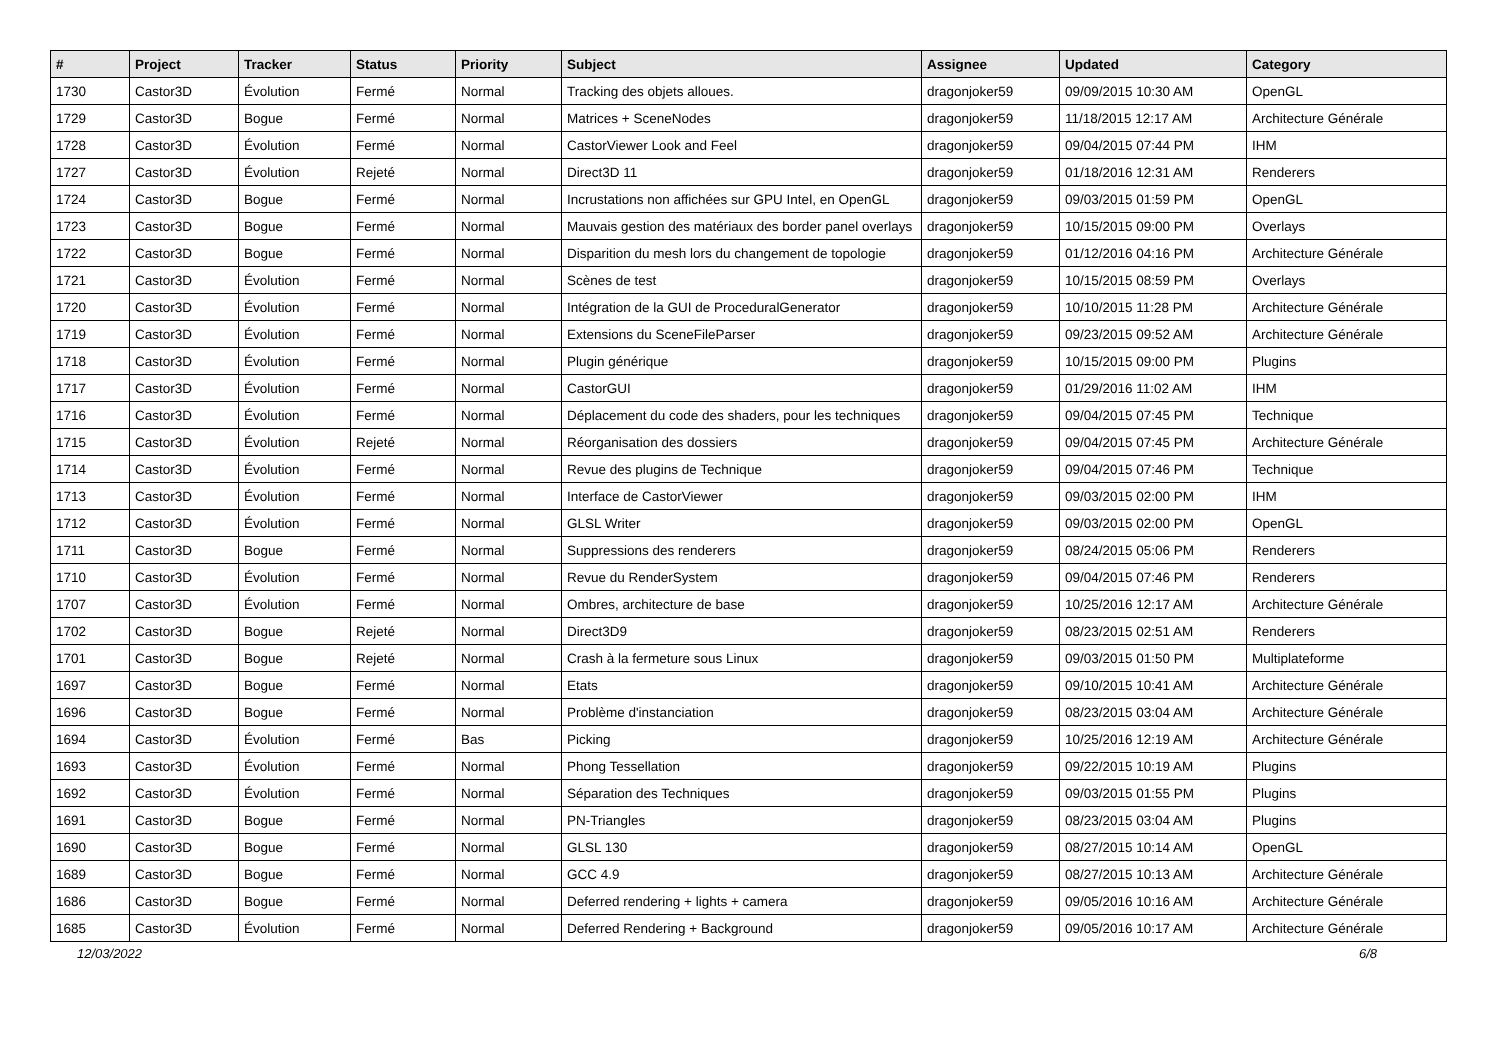| # | Project | Tracker | Status | Priority | Subject | Assignee | Updated | Category |
| --- | --- | --- | --- | --- | --- | --- | --- | --- |
| 1730 | Castor3D | Évolution | Fermé | Normal | Tracking des objets alloues. | dragonjoker59 | 09/09/2015 10:30 AM | OpenGL |
| 1729 | Castor3D | Bogue | Fermé | Normal | Matrices + SceneNodes | dragonjoker59 | 11/18/2015 12:17 AM | Architecture Générale |
| 1728 | Castor3D | Évolution | Fermé | Normal | CastorViewer Look and Feel | dragonjoker59 | 09/04/2015 07:44 PM | IHM |
| 1727 | Castor3D | Évolution | Rejeté | Normal | Direct3D 11 | dragonjoker59 | 01/18/2016 12:31 AM | Renderers |
| 1724 | Castor3D | Bogue | Fermé | Normal | Incrustations non affichées sur GPU Intel, en OpenGL | dragonjoker59 | 09/03/2015 01:59 PM | OpenGL |
| 1723 | Castor3D | Bogue | Fermé | Normal | Mauvais gestion des matériaux des border panel overlays | dragonjoker59 | 10/15/2015 09:00 PM | Overlays |
| 1722 | Castor3D | Bogue | Fermé | Normal | Disparition du mesh lors du changement de topologie | dragonjoker59 | 01/12/2016 04:16 PM | Architecture Générale |
| 1721 | Castor3D | Évolution | Fermé | Normal | Scènes de test | dragonjoker59 | 10/15/2015 08:59 PM | Overlays |
| 1720 | Castor3D | Évolution | Fermé | Normal | Intégration de la GUI de ProceduralGenerator | dragonjoker59 | 10/10/2015 11:28 PM | Architecture Générale |
| 1719 | Castor3D | Évolution | Fermé | Normal | Extensions du SceneFileParser | dragonjoker59 | 09/23/2015 09:52 AM | Architecture Générale |
| 1718 | Castor3D | Évolution | Fermé | Normal | Plugin générique | dragonjoker59 | 10/15/2015 09:00 PM | Plugins |
| 1717 | Castor3D | Évolution | Fermé | Normal | CastorGUI | dragonjoker59 | 01/29/2016 11:02 AM | IHM |
| 1716 | Castor3D | Évolution | Fermé | Normal | Déplacement du code des shaders, pour les techniques | dragonjoker59 | 09/04/2015 07:45 PM | Technique |
| 1715 | Castor3D | Évolution | Rejeté | Normal | Réorganisation des dossiers | dragonjoker59 | 09/04/2015 07:45 PM | Architecture Générale |
| 1714 | Castor3D | Évolution | Fermé | Normal | Revue des plugins de Technique | dragonjoker59 | 09/04/2015 07:46 PM | Technique |
| 1713 | Castor3D | Évolution | Fermé | Normal | Interface de CastorViewer | dragonjoker59 | 09/03/2015 02:00 PM | IHM |
| 1712 | Castor3D | Évolution | Fermé | Normal | GLSL Writer | dragonjoker59 | 09/03/2015 02:00 PM | OpenGL |
| 1711 | Castor3D | Bogue | Fermé | Normal | Suppressions des renderers | dragonjoker59 | 08/24/2015 05:06 PM | Renderers |
| 1710 | Castor3D | Évolution | Fermé | Normal | Revue du RenderSystem | dragonjoker59 | 09/04/2015 07:46 PM | Renderers |
| 1707 | Castor3D | Évolution | Fermé | Normal | Ombres, architecture de base | dragonjoker59 | 10/25/2016 12:17 AM | Architecture Générale |
| 1702 | Castor3D | Bogue | Rejeté | Normal | Direct3D9 | dragonjoker59 | 08/23/2015 02:51 AM | Renderers |
| 1701 | Castor3D | Bogue | Rejeté | Normal | Crash à la fermeture sous Linux | dragonjoker59 | 09/03/2015 01:50 PM | Multiplateforme |
| 1697 | Castor3D | Bogue | Fermé | Normal | Etats | dragonjoker59 | 09/10/2015 10:41 AM | Architecture Générale |
| 1696 | Castor3D | Bogue | Fermé | Normal | Problème d'instanciation | dragonjoker59 | 08/23/2015 03:04 AM | Architecture Générale |
| 1694 | Castor3D | Évolution | Fermé | Bas | Picking | dragonjoker59 | 10/25/2016 12:19 AM | Architecture Générale |
| 1693 | Castor3D | Évolution | Fermé | Normal | Phong Tessellation | dragonjoker59 | 09/22/2015 10:19 AM | Plugins |
| 1692 | Castor3D | Évolution | Fermé | Normal | Séparation des Techniques | dragonjoker59 | 09/03/2015 01:55 PM | Plugins |
| 1691 | Castor3D | Bogue | Fermé | Normal | PN-Triangles | dragonjoker59 | 08/23/2015 03:04 AM | Plugins |
| 1690 | Castor3D | Bogue | Fermé | Normal | GLSL 130 | dragonjoker59 | 08/27/2015 10:14 AM | OpenGL |
| 1689 | Castor3D | Bogue | Fermé | Normal | GCC 4.9 | dragonjoker59 | 08/27/2015 10:13 AM | Architecture Générale |
| 1686 | Castor3D | Bogue | Fermé | Normal | Deferred rendering + lights + camera | dragonjoker59 | 09/05/2016 10:16 AM | Architecture Générale |
| 1685 | Castor3D | Évolution | Fermé | Normal | Deferred Rendering + Background | dragonjoker59 | 09/05/2016 10:17 AM | Architecture Générale |
12/03/2022 6/8